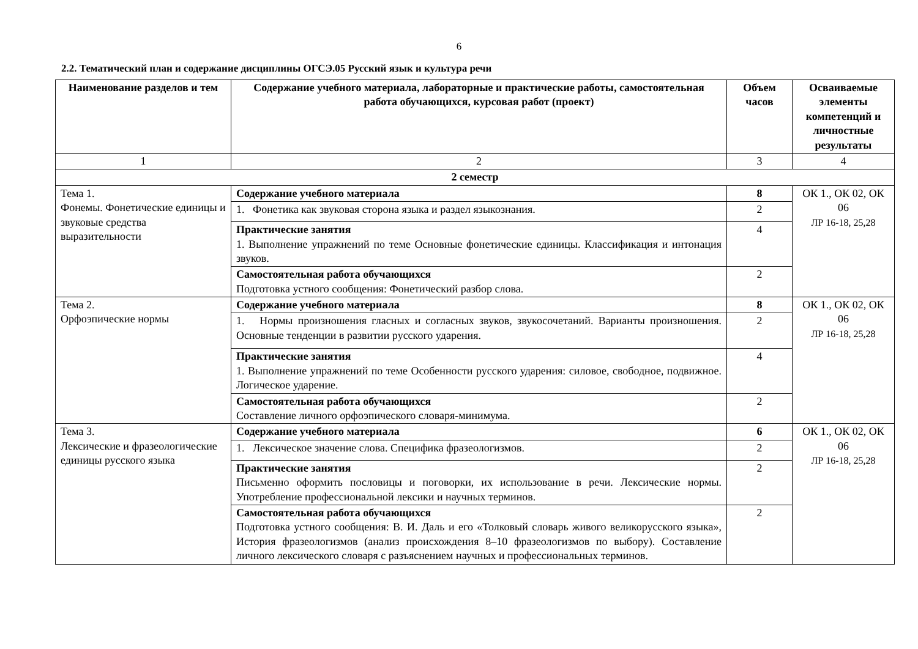6
2.2. Тематический план и содержание дисциплины ОГСЭ.05 Русский язык и культура речи
| Наименование разделов и тем | Содержание учебного материала, лабораторные и практические работы, самостоятельная работа обучающихся, курсовая работ (проект) | Объем часов | Осваиваемые элементы компетенций и личностные результаты |
| --- | --- | --- | --- |
| 1 | 2 | 3 | 4 |
| 2 семестр | | | |
| Тема 1. Фонемы. Фонетические единицы и звуковые средства выразительности | Содержание учебного материала | 8 | ОК 1., ОК 02, ОК 06 ЛР 16-18, 25,28 |
| | 1. Фонетика как звуковая сторона языка и раздел языкознания. | 2 | |
| | Практические занятия 1. Выполнение упражнений по теме Основные фонетические единицы. Классификация и интонация звуков. | 4 | |
| | Самостоятельная работа обучающихся Подготовка устного сообщения: Фонетический разбор слова. | 2 | |
| Тема 2. Орфоэпические нормы | Содержание учебного материала | 8 | ОК 1., ОК 02, ОК 06 ЛР 16-18, 25,28 |
| | 1. Нормы произношения гласных и согласных звуков, звукосочетаний. Варианты произношения. Основные тенденции в развитии русского ударения. | 2 | |
| | Практические занятия 1. Выполнение упражнений по теме Особенности русского ударения: силовое, свободное, подвижное. Логическое ударение. | 4 | |
| | Самостоятельная работа обучающихся Составление личного орфоэпического словаря-минимума. | 2 | |
| Тема 3. Лексические и фразеологические единицы русского языка | Содержание учебного материала | 6 | ОК 1., ОК 02, ОК 06 ЛР 16-18, 25,28 |
| | 1. Лексическое значение слова. Специфика фразеологизмов. | 2 | |
| | Практические занятия Письменно оформить пословицы и поговорки, их использование в речи. Лексические нормы. Употребление профессиональной лексики и научных терминов. | 2 | |
| | Самостоятельная работа обучающихся Подготовка устного сообщения: В. И. Даль и его «Толковый словарь живого великорусского языка», История фразеологизмов (анализ происхождения 8–10 фразеологизмов по выбору). Составление личного лексического словаря с разъяснением научных и профессиональных терминов. | 2 | |